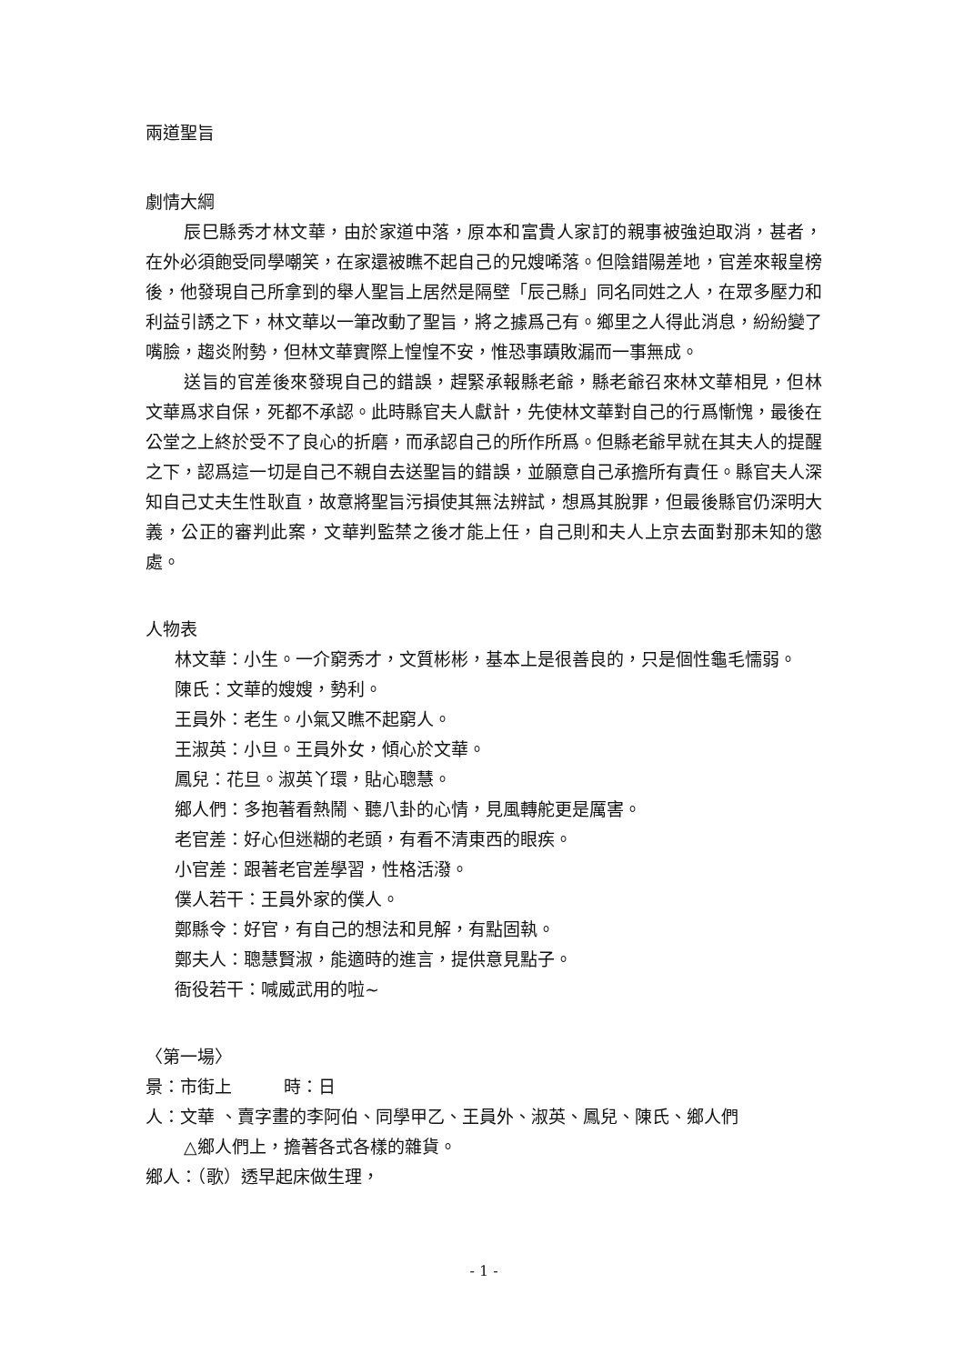兩道聖旨
劇情大綱
辰巳縣秀才林文華，由於家道中落，原本和富貴人家訂的親事被強迫取消，甚者，在外必須飽受同學嘲笑，在家還被瞧不起自己的兄嫂唏落。但陰錯陽差地，官差來報皇榜後，他發現自己所拿到的舉人聖旨上居然是隔壁「辰己縣」同名同姓之人，在眾多壓力和利益引誘之下，林文華以一筆改動了聖旨，將之據爲己有。鄉里之人得此消息，紛紛變了嘴臉，趨炎附勢，但林文華實際上惶惶不安，惟恐事蹟敗漏而一事無成。
送旨的官差後來發現自己的錯誤，趕緊承報縣老爺，縣老爺召來林文華相見，但林文華爲求自保，死都不承認。此時縣官夫人獻計，先使林文華對自己的行爲慚愧，最後在公堂之上終於受不了良心的折磨，而承認自己的所作所爲。但縣老爺早就在其夫人的提醒之下，認爲這一切是自己不親自去送聖旨的錯誤，並願意自己承擔所有責任。縣官夫人深知自己丈夫生性耿直，故意將聖旨污損使其無法辨試，想爲其脫罪，但最後縣官仍深明大義，公正的審判此案，文華判監禁之後才能上任，自己則和夫人上京去面對那未知的懲處。
人物表
林文華：小生。一介窮秀才，文質彬彬，基本上是很善良的，只是個性龜毛懦弱。
陳氏：文華的嫂嫂，勢利。
王員外：老生。小氣又瞧不起窮人。
王淑英：小旦。王員外女，傾心於文華。
鳳兒：花旦。淑英丫環，貼心聰慧。
鄉人們：多抱著看熱鬧、聽八卦的心情，見風轉舵更是厲害。
老官差：好心但迷糊的老頭，有看不清東西的眼疾。
小官差：跟著老官差學習，性格活潑。
僕人若干：王員外家的僕人。
鄭縣令：好官，有自己的想法和見解，有點固執。
鄭夫人：聰慧賢淑，能適時的進言，提供意見點子。
衙役若干：喊威武用的啦~
〈第一場〉
景：市街上　　　時：日
人：文華 、賣字畫的李阿伯、同學甲乙、王員外、淑英、鳳兒、陳氏、鄉人們
△鄉人們上，擔著各式各樣的雜貨。
鄉人：（歌）透早起床做生理，
- 1 -